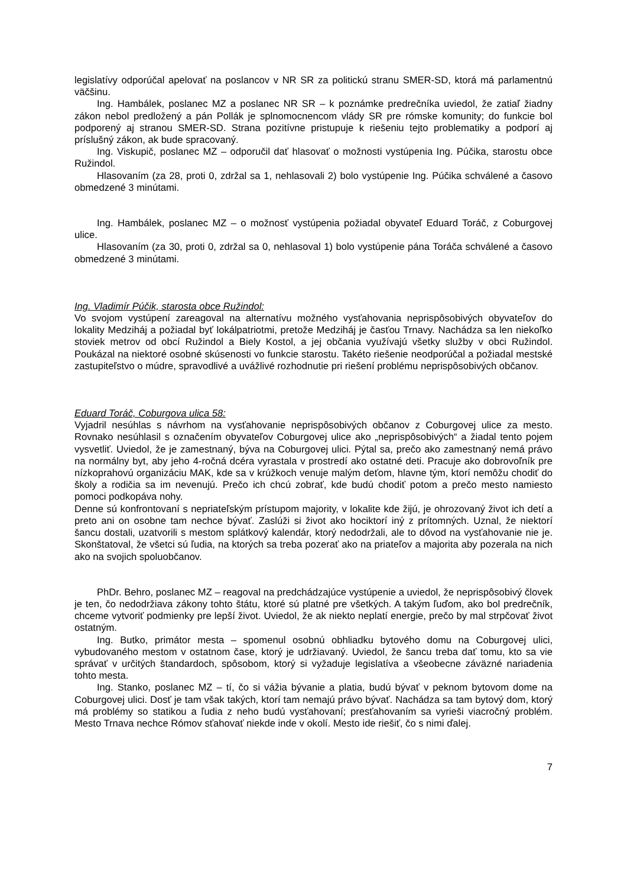legislatívy odporúčal apelovať na poslancov v NR SR za politickú stranu SMER-SD, ktorá má parlamentnú väčšinu.
Ing. Hambálek, poslanec MZ a poslanec NR SR – k poznámke predrečníka uviedol, že zatiaľ žiadny zákon nebol predložený a pán Pollák je splnomocnencom vlády SR pre rómske komunity; do funkcie bol podporený aj stranou SMER-SD. Strana pozitívne pristupuje k riešeniu tejto problematiky a podporí aj príslušný zákon, ak bude spracovaný.
Ing. Viskupič, poslanec MZ – odporučil dať hlasovať o možnosti vystúpenia Ing. Púčika, starostu obce Ružindol.
Hlasovaním (za 28, proti 0, zdržal sa 1, nehlasovali 2) bolo vystúpenie Ing. Púčika schválené a časovo obmedzené 3 minútami.
Ing. Hambálek, poslanec MZ – o možnosť vystúpenia požiadal obyvateľ Eduard Toráč, z Coburgovej ulice.
Hlasovaním (za 30, proti 0, zdržal sa 0, nehlasoval 1) bolo vystúpenie pána Toráča schválené a časovo obmedzené 3 minútami.
Ing. Vladimír Púčik, starosta obce Ružindol:
Vo svojom vystúpení zareagoval na alternatívu možného vysťahovania neprispôsobivých obyvateľov do lokality Medziháj a požiadal byť lokálpatriotmi, pretože Medziháj je časťou Trnavy. Nachádza sa len niekoľko stoviek metrov od obcí Ružindol a Biely Kostol, a jej občania využívajú všetky služby v obci Ružindol. Poukázal na niektoré osobné skúsenosti vo funkcie starostu. Takéto riešenie neodporúčal a požiadal mestské zastupiteľstvo o múdre, spravodlivé a uvážlivé rozhodnutie pri riešení problému neprispôsobivých občanov.
Eduard Toráč, Coburgova ulica 58:
Vyjadril nesúhlas s návrhom na vysťahovanie neprispôsobivých občanov z Coburgovej ulice za mesto. Rovnako nesúhlasil s označením obyvateľov Coburgovej ulice ako „neprispôsobivých“ a žiadal tento pojem vysvetliť. Uviedol, že je zamestnaný, býva na Coburgovej ulici. Pýtal sa, prečo ako zamestnaný nemá právo na normálny byt, aby jeho 4-ročná dcéra vyrastala v prostredí ako ostatné deti. Pracuje ako dobrovoľník pre nízkoprahovú organizáciu MAK, kde sa v krúžkoch venuje malým deťom, hlavne tým, ktorí nemôžu chodiť do školy a rodičia sa im nevenujú. Prečo ich chcú zobrať, kde budú chodiť potom a prečo mesto namiesto pomoci podkopáva nohy.
Denne sú konfrontovaní s nepriateľským prístupom majority, v lokalite kde žijú, je ohrozovaný život ich detí a preto ani on osobne tam nechce bývať. Zaslúži si život ako hociktorí iný z prítomných. Uznal, že niektorí šancu dostali, uzatvorili s mestom splátkový kalendár, ktorý nedodržali, ale to dôvod na vysťahovanie nie je. Skonštatoval, že všetci sú ľudia, na ktorých sa treba pozerať ako na priateľov a majorita aby pozerala na nich ako na svojich spoluobčanov.
PhDr. Behro, poslanec MZ – reagoval na predchádzajúce vystúpenie a uviedol, že neprispôsobivý človek je ten, čo nedodržiava zákony tohto štátu, ktoré sú platné pre všetkých. A takým ľuďom, ako bol predrečník, chceme vytvoriť podmienky pre lepší život. Uviedol, že ak niekto neplatí energie, prečo by mal strpčovať život ostatným.
Ing. Butko, primátor mesta – spomenul osobnú obhliadku bytového domu na Coburgovej ulici, vybudovaného mestom v ostatnom čase, ktorý je udržiavaný. Uviedol, že šancu treba dať tomu, kto sa vie správať v určitých štandardoch, spôsobom, ktorý si vyžaduje legislatíva a všeobecne záväzné nariadenia tohto mesta.
Ing. Stanko, poslanec MZ – tí, čo si vážia bývanie a platia, budú bývať v peknom bytovom dome na Coburgovej ulici. Dosť je tam však takých, ktorí tam nemajú právo bývať. Nachádza sa tam bytový dom, ktorý má problémy so statikou a ľudia z neho budú vysťahovaní; presťahovaním sa vyrieši viacročný problém. Mesto Trnava nechce Rómov sťahovať niekde inde v okolí. Mesto ide riešiť, čo s nimi ďalej.
7